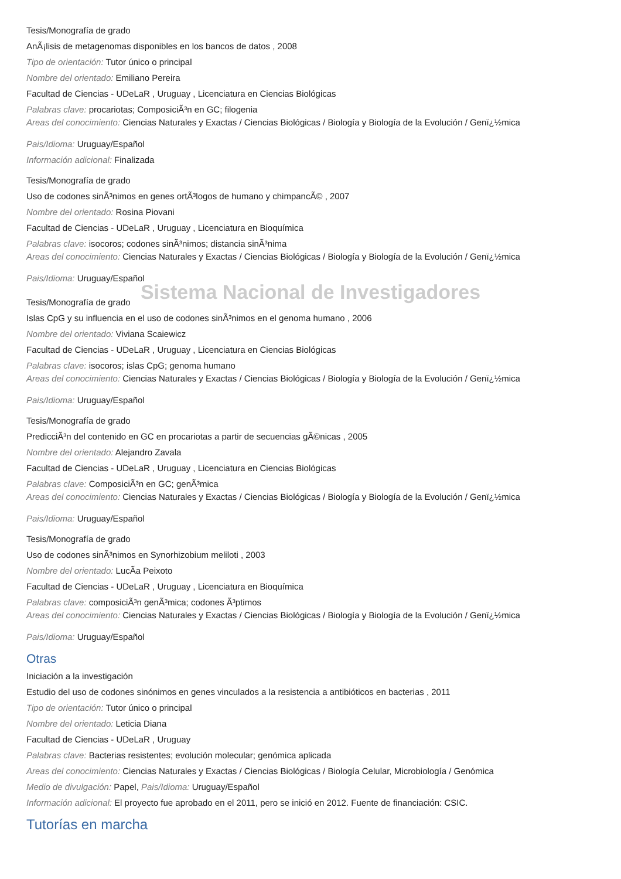Tesis/Monografía de grado
AnÃ¡lisis de metagenomas disponibles en los bancos de datos , 2008
Tipo de orientación: Tutor único o principal
Nombre del orientado: Emiliano Pereira
Facultad de Ciencias - UDeLaR , Uruguay , Licenciatura en Ciencias Biológicas
Palabras clave: procariotas; ComposiciÃ³n en GC; filogenia
Areas del conocimiento: Ciencias Naturales y Exactas / Ciencias Biológicas / Biología y Biología de la Evolución / Genï¿½mica
Pais/Idioma: Uruguay/Español
Información adicional: Finalizada
Tesis/Monografía de grado
Uso de codones sinÃ³nimos en genes ortÃ³logos de humano y chimpancÃ© , 2007
Nombre del orientado: Rosina Piovani
Facultad de Ciencias - UDeLaR , Uruguay , Licenciatura en Bioquímica
Palabras clave: isocoros; codones sinÃ³nimos; distancia sinÃ³nima
Areas del conocimiento: Ciencias Naturales y Exactas / Ciencias Biológicas / Biología y Biología de la Evolución / Genï¿½mica
Pais/Idioma: Uruguay/Español
Sistema Nacional de Investigadores
Tesis/Monografía de grado
Islas CpG y su influencia en el uso de codones sinÃ³nimos en el genoma humano , 2006
Nombre del orientado: Viviana Scaiewicz
Facultad de Ciencias - UDeLaR , Uruguay , Licenciatura en Ciencias Biológicas
Palabras clave: isocoros; islas CpG; genoma humano
Areas del conocimiento: Ciencias Naturales y Exactas / Ciencias Biológicas / Biología y Biología de la Evolución / Genï¿½mica
Pais/Idioma: Uruguay/Español
Tesis/Monografía de grado
PredicciÃ³n del contenido en GC en procariotas a partir de secuencias gÃ©nicas , 2005
Nombre del orientado: Alejandro Zavala
Facultad de Ciencias - UDeLaR , Uruguay , Licenciatura en Ciencias Biológicas
Palabras clave: ComposiciÃ³n en GC; genÃ³mica
Areas del conocimiento: Ciencias Naturales y Exactas / Ciencias Biológicas / Biología y Biología de la Evolución / Genï¿½mica
Pais/Idioma: Uruguay/Español
Tesis/Monografía de grado
Uso de codones sinÃ³nimos en Synorhizobium meliloti , 2003
Nombre del orientado: LucÃ­a Peixoto
Facultad de Ciencias - UDeLaR , Uruguay , Licenciatura en Bioquímica
Palabras clave: composiciÃ³n genÃ³mica; codones Ã³ptimos
Areas del conocimiento: Ciencias Naturales y Exactas / Ciencias Biológicas / Biología y Biología de la Evolución / Genï¿½mica
Pais/Idioma: Uruguay/Español
Otras
Iniciación a la investigación
Estudio del uso de codones sinónimos en genes vinculados a la resistencia a antibióticos en bacterias , 2011
Tipo de orientación: Tutor único o principal
Nombre del orientado: Leticia Diana
Facultad de Ciencias - UDeLaR , Uruguay
Palabras clave: Bacterias resistentes; evolución molecular; genómica aplicada
Areas del conocimiento: Ciencias Naturales y Exactas / Ciencias Biológicas / Biología Celular, Microbiología / Genómica
Medio de divulgación: Papel, Pais/Idioma: Uruguay/Español
Información adicional: El proyecto fue aprobado en el 2011, pero se inició en 2012. Fuente de financiación: CSIC.
Tutorías en marcha